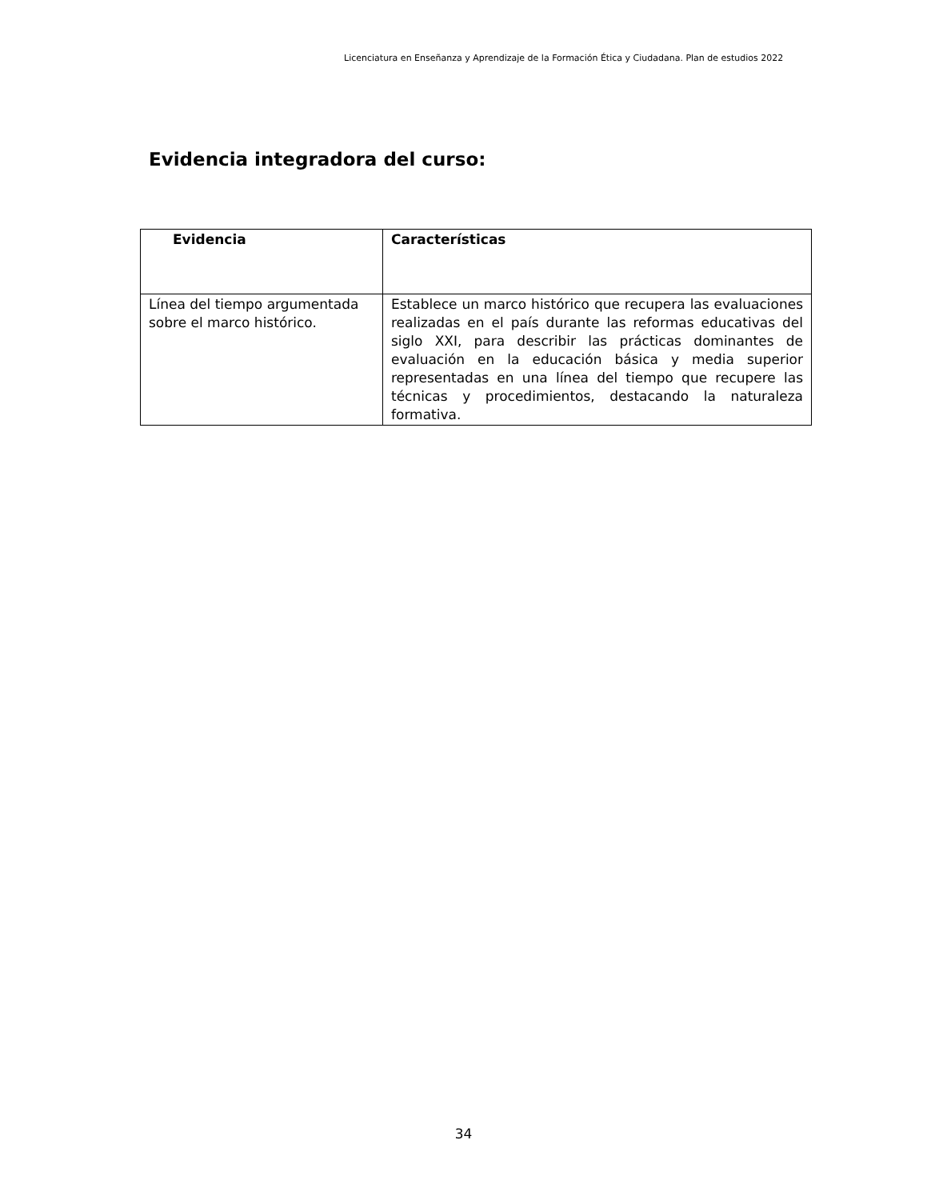Licenciatura en Enseñanza y Aprendizaje de la Formación Ética y Ciudadana. Plan de estudios 2022
Evidencia integradora del curso:
| Evidencia | Características |
| --- | --- |
| Línea del tiempo argumentada sobre el marco histórico. | Establece un marco histórico que recupera las evaluaciones realizadas en el país durante las reformas educativas del siglo XXI, para describir las prácticas dominantes de evaluación en la educación básica y media superior representadas en una línea del tiempo que recupere las técnicas y procedimientos, destacando la naturaleza formativa. |
34